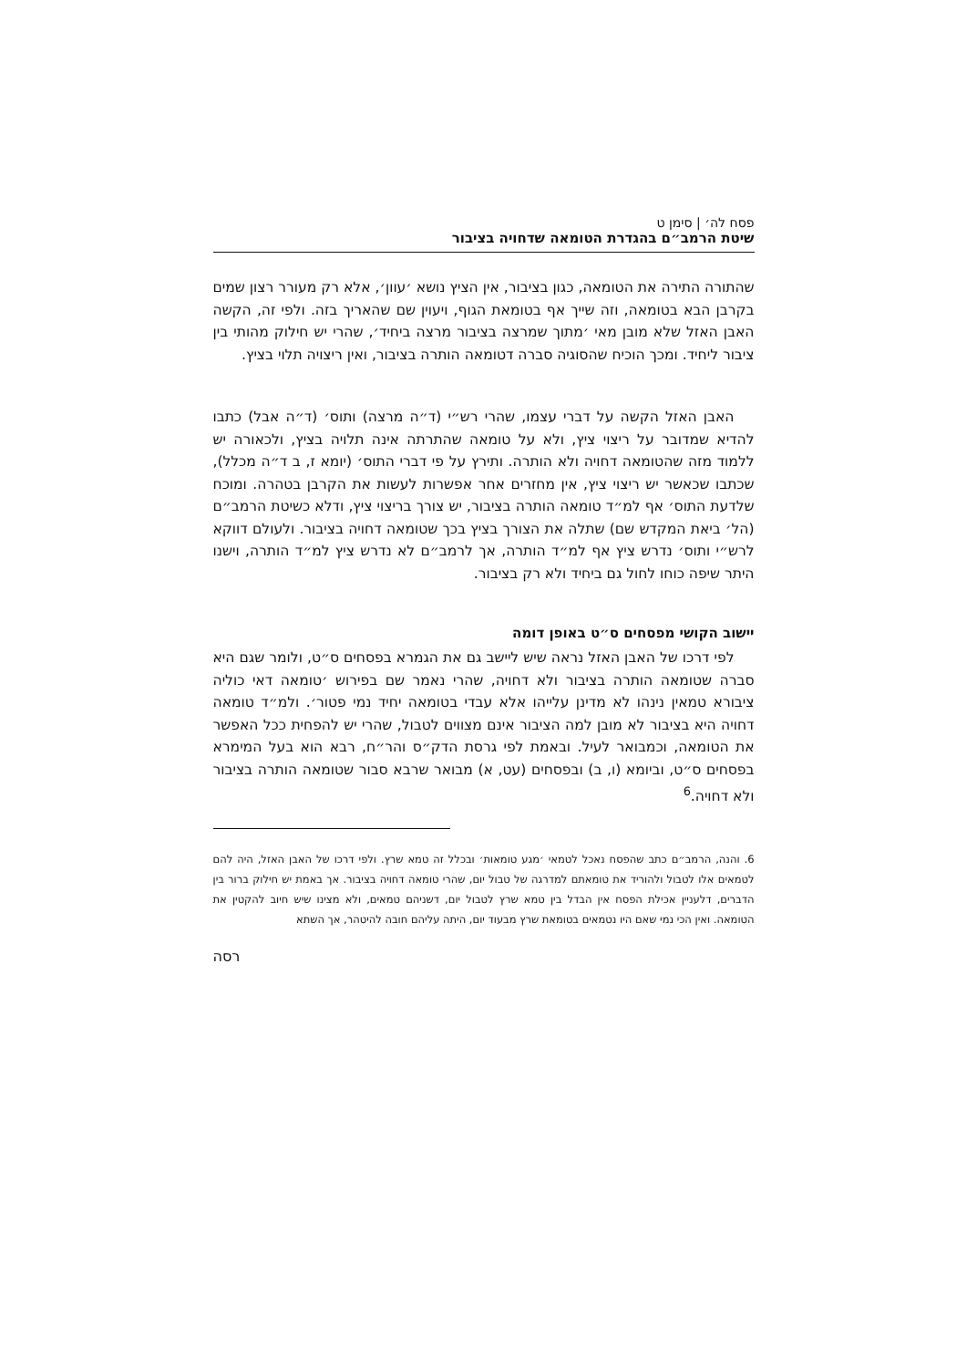פסח לה׳ | סימן ט
שיטת הרמב״ם בהגדרת הטומאה שדחויה בציבור
שהתורה התירה את הטומאה, כגון בציבור, אין הציץ נושא ׳עוון׳, אלא רק מעורר רצון שמים בקרבן הבא בטומאה, וזה שייך אף בטומאת הגוף, ויעוין שם שהאריך בזה. ולפי זה, הקשה האבן האזל שלא מובן מאי ׳מתוך שמרצה בציבור מרצה ביחיד׳, שהרי יש חילוק מהותי בין ציבור ליחיד. ומכך הוכיח שהסוגיה סברה דטומאה הותרה בציבור, ואין ריצויה תלוי בציץ.
האבן האזל הקשה על דברי עצמו, שהרי רש״י (ד״ה מרצה) ותוס׳ (ד״ה אבל) כתבו להדיא שמדובר על ריצוי ציץ, ולא על טומאה שהתרתה אינה תלויה בציץ, ולכאורה יש ללמוד מזה שהטומאה דחויה ולא הותרה. ותירץ על פי דברי התוס׳ (יומא ז, ב ד״ה מכלל), שכתבו שכאשר יש ריצוי ציץ, אין מחזרים אחר אפשרות לעשות את הקרבן בטהרה. ומוכח שלדעת התוס׳ אף למ״ד טומאה הותרה בציבור, יש צורך בריצוי ציץ, ודלא כשיטת הרמב״ם (הל׳ ביאת המקדש שם) שתלה את הצורך בציץ בכך שטומאה דחויה בציבור. ולעולם דווקא לרש״י ותוס׳ נדרש ציץ אף למ״ד הותרה, אך לרמב״ם לא נדרש ציץ למ״ד הותרה, וישנו היתר שיפה כוחו לחול גם ביחיד ולא רק בציבור.
יישוב הקושי מפסחים ס״ט באופן דומה
לפי דרכו של האבן האזל נראה שיש ליישב גם את הגמרא בפסחים ס״ט, ולומר שגם היא סברה שטומאה הותרה בציבור ולא דחויה, שהרי נאמר שם בפירוש ׳טומאה דאי כוליה ציבורא טמאין נינהו לא מדינן עלייהו אלא עבדי בטומאה יחיד נמי פטור׳. ולמ״ד טומאה דחויה היא בציבור לא מובן למה הציבור אינם מצווים לטבול, שהרי יש להפחית ככל האפשר את הטומאה, וכמבואר לעיל. ובאמת לפי גרסת הדק״ס והר״ח, רבא הוא בעל המימרא בפסחים ס״ט, וביומא (ו, ב) ובפסחים (עט, א) מבואר שרבא סבור שטומאה הותרה בציבור ולא דחויה.<sup>6</sup>
6. והנה, הרמב״ם כתב שהפסח נאכל לטמאי ׳מגע טומאות׳ ובכלל זה טמא שרץ. ולפי דרכו של האבן האזל, היה להם לטמאים אלו לטבול ולהוריד את טומאתם למדרגה של טבול יום, שהרי טומאה דחויה בציבור. אך באמת יש חילוק ברור בין הדברים, דלעניין אכילת הפסח אין הבדל בין טמא שרץ לטבול יום, דשניהם טמאים, ולא מצינו שיש חיוב להקטין את הטומאה. ואין הכי נמי שאם היו נטמאים בטומאת שרץ מבעוד יום, היתה עליהם חובה להיטהר, אך השתא
רסה